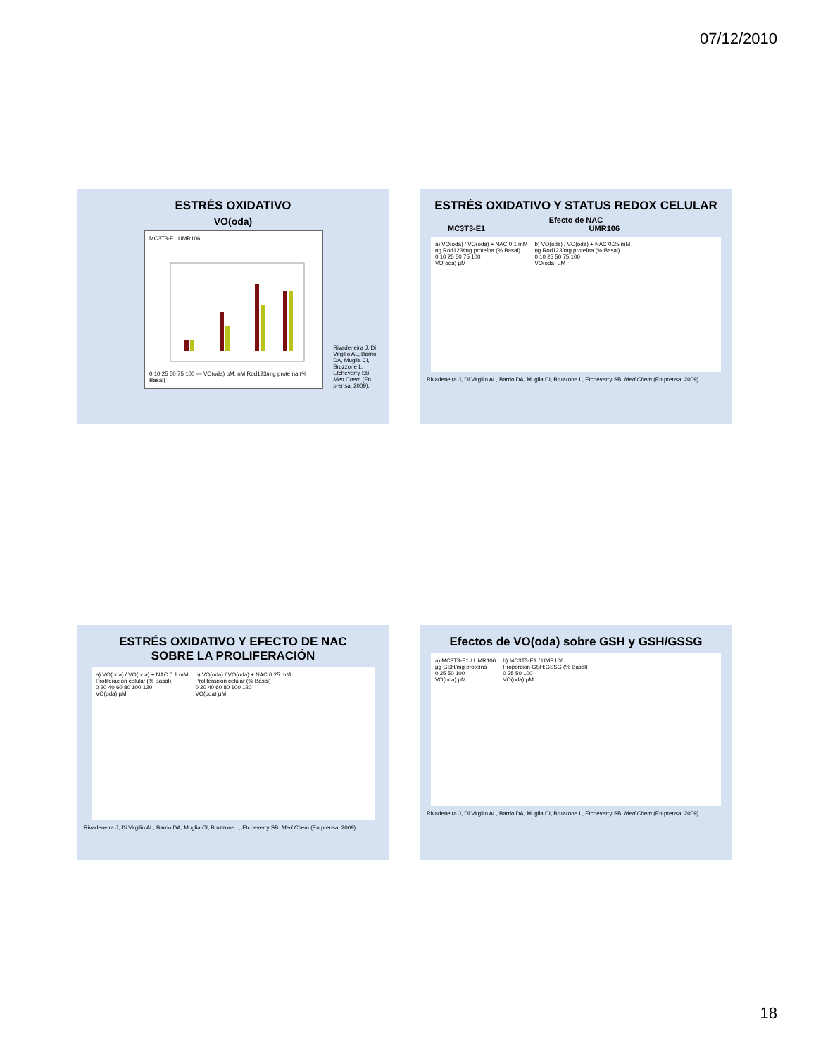07/12/2010
ESTRÉS OXIDATIVO
VO(oda)
MC3T3-E1 UMR106
0 10 25 50 75 100 — VO(oda) µM; nM Rod123/mg proteína (% Basal)
Rivadeneira J, Di Virgilio AL, Barrio DA, Muglia CI, Bruzzone L, Etcheverry SB. Med Chem (En prensa, 2009).
ESTRÉS OXIDATIVO Y STATUS REDOX CELULAR
Efecto de NAC
MC3T3-E1 UMR106
a) VO(oda) / VO(oda) + NAC 0.1 mM
ng Rod123/mg proteína (% Basal)
0 10 25 50 75 100
VO(oda) µM
b) VO(oda) / VO(oda) + NAC 0.25 mM
ng Rod123/mg proteína (% Basal)
0 10 25 50 75 100
VO(oda) µM
Rivadeneira J, Di Virgilio AL, Barrio DA, Muglia CI, Bruzzone L, Etcheverry SB. Med Chem (En prensa, 2009).
ESTRÉS OXIDATIVO Y EFECTO DE NAC
SOBRE LA PROLIFERACIÓN
a) VO(oda) / VO(oda) + NAC 0.1 mM
Proliferación celular (% Basal)
0 20 40 60 80 100 120
VO(oda) µM
b) VO(oda) / VO(oda) + NAC 0.25 mM
Proliferación celular (% Basal)
0 20 40 60 80 100 120
VO(oda) µM
Rivadeneira J, Di Virgilio AL, Barrio DA, Muglia CI, Bruzzone L, Etcheverry SB. Med Chem (En prensa, 2009).
Efectos de VO(oda) sobre GSH y GSH/GSSG
a) MC3T3-E1 / UMR106
µg GSH/mg proteína
0 25 50 100
VO(oda) µM
b) MC3T3-E1 / UMR106
Proporción GSH:GSSG (% Basal)
0 25 50 100
VO(oda) µM
Rivadeneira J, Di Virgilio AL, Barrio DA, Muglia CI, Bruzzone L, Etcheverry SB. Med Chem (En prensa, 2009).
18